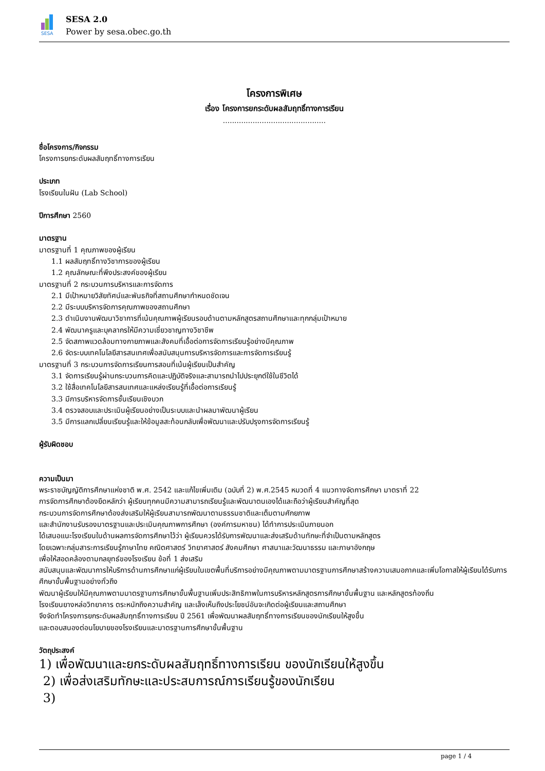SESA
SESA 2.0
Power by sesa.obec.go.th
โครงการพิเศษ
เรื่อง โครงการยกระดับผลสัมฤทธิ์ทางการเรียน
.............................................
ชื่อโครงการ/กิจกรรม
โครงการยกระดับผลสัมฤทธิ์ทางการเรียน
ประเภท
โรงเรียนในฝัน (Lab School)
ปีการศึกษา 2560
มาตรฐาน
มาตรฐานที่ 1 คุณภาพของผู้เรียน
1.1 ผลสัมฤทธิ์ทางวิชาการของผู้เรียน
1.2 คุณลักษณะที่พึงประสงค์ของผู้เรียน
มาตรฐานที่ 2 กระบวนการบริหารและการจัดการ
2.1 มีเป้าหมายวิสัยทัศน์และพันธกิจที่สถานศึกษากำหนดชัดเจน
2.2 มีระบบบริหารจัดการคุณภาพของสถานศึกษา
2.3 ดำเนินงานพัฒนาวิชาการที่เน้นคุณภาพผู้เรียนรอบด้านตามหลักสูตรสถานศึกษาและทุกกลุ่มเป้าหมาย
2.4 พัฒนาครูและบุคลากรให้มีความเชี่ยวชาญทางวิชาชีพ
2.5 จัดสภาพแวดล้อมทางกายภาพและสังคมที่เอื้อต่อการจัดการเรียนรู้อย่างมีคุณภาพ
2.6 จัดระบบเทคโนโลยีสารสนเทศเพื่อสนับสนุนการบริหารจัดการและการจัดการเรียนรู้
มาตรฐานที่ 3 กระบวนการจัดการเรียนการสอนที่เน้นผู้เรียนเป็นสำคัญ
3.1 จัดการเรียนรู้ผ่านกระบวนการคิดและปฏิบัติจริงและสามารถนำไปประยุกต์ใช้ในชีวิตได้
3.2 ใช้สื่อเทคโนโลยีสารสนเทศและแหล่งเรียนรู้ที่เอื้อต่อการเรียนรู้
3.3 มีการบริหารจัดการชั้นเรียนเชิงบวก
3.4 ตรวจสอบและประเมินผู้เรียนอย่างเป็นระบบและนำผลมาพัฒนาผู้เรียน
3.5 มีการแลกเปลี่ยนเรียนรู้และให้ข้อมูลสะท้อนกลับเพื่อพัฒนาและปรับปรุงการจัดการเรียนรู้
ผู้รับผิดชอบ
ความเป็นมา
พระราชบัญญัติการศึกษาแห่งชาติ พ.ศ. 2542 และแก้ไขเพิ่มเติม (ฉบับที่ 2) พ.ศ.2545 หมวดที่ 4 แนวทางจัดการศึกษา มาตราที่ 22
การจัดการศึกษาต้องยึดหลักว่า ผู้เรียนทุกคนมีความสามารถเรียนรู้และพัฒนาตนเองได้และถือว่าผู้เรียนสำคัญที่สุด
กระบวนการจัดการศึกษาต้องส่งเสริมให้ผู้เรียนสามารถพัฒนาตามธรรมชาติและเต็มตามศักยภาพ
และสำนักงานรับรองมาตรฐานและประเมินคุณภาพการศึกษา (องค์การมหาชน) ได้ทำการประเมินภายนอก
ได้เสนอแนะโรงเรียนในด้านผลการจัดการศึกษาไว้ว่า ผู้เรียนควรได้รับการพัฒนาและส่งเสริมด้านทักษะที่จำเป็นตามหลักสูตร
โดยเฉพาะกลุ่มสาระการเรียนรู้ภาษาไทย คณิตศาสตร์ วิทยาศาสตร์ สังคมศึกษา ศาสนาและวัฒนาธรรม และภาษาอังกฤษ
เพื่อให้สอดคล้องตามกลยุทธ์ของโรงเรียน ข้อที่ 1 ส่งเสริม
สนับสนุนและพัฒนาการให้บริการด้านการศึกษาแก่ผู้เรียนในเขตพื้นที่บริการอย่างมีคุณภาพตามมาตรฐานการศึกษาสร้างความเสมอภาคและเพิ่มโอกาสให้ผู้เรียนได้รับการศึกษาขั้นพื้นฐานอย่างทั่วถึง
พัฒนาผู้เรียนให้มีคุณภาพตามมาตรฐานการศึกษาขั้นพื้นฐานเพิ่มประสิทธิภาพในการบริหารหลักสูตรการศึกษาขั้นพื้นฐาน และหลักสูตรท้องถิ่น
โรงเรียนยางหล่อวิทยาคาร ตระหนักถึงความสำคัญ และเล็งเห็นถึงประโยชน์อันจะเกิดต่อผู้เรียนและสถานศึกษา
จึงจัดทำโครงการยกระดับผลสัมฤทธิ์ทางการเรียน ปี 2561 เพื่อพัฒนาผลสัมฤทธิ์ทางการเรียนของนักเรียนให้สูงขึ้น
และตอบสนองต่อนโยบายของโรงเรียนและมาตรฐานการศึกษาขั้นพื้นฐาน
วัตถุประสงค์
1) เพื่อพัฒนาและยกระดับผลสัมฤทธิ์ทางการเรียน ของนักเรียนให้สูงขึ้น
2) เพื่อส่งเสริมทักษะและประสบการณ์การเรียนรู้ของนักเรียน
3)
page 1 / 4